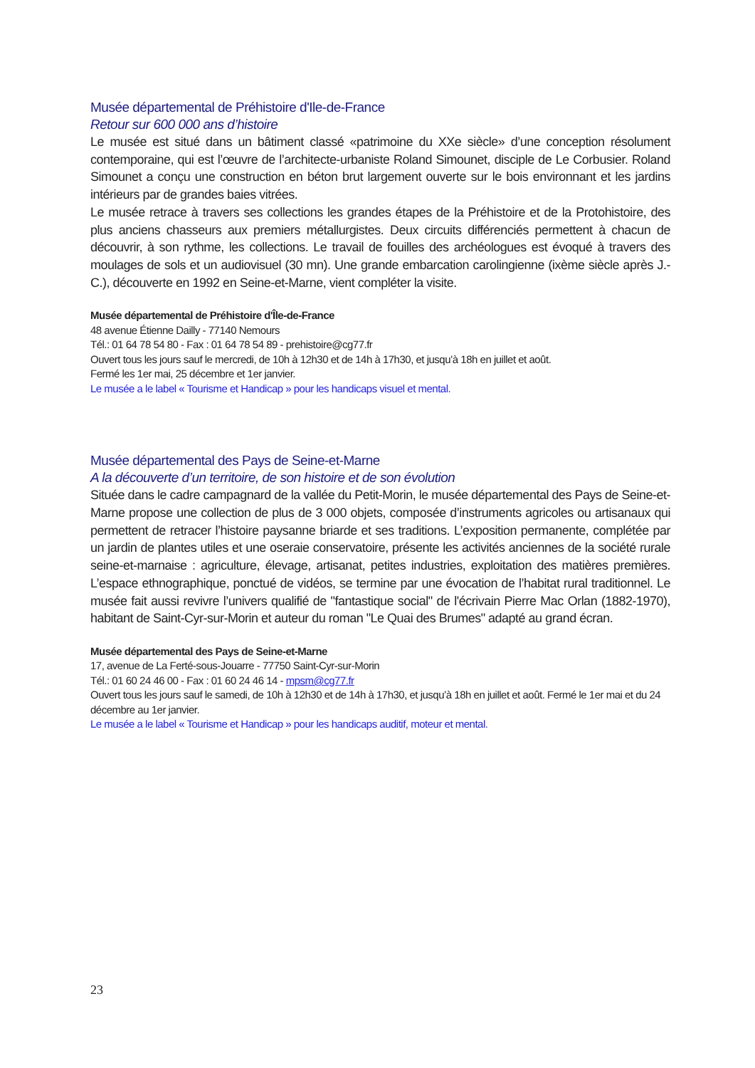Musée départemental de Préhistoire d'Ile-de-France
Retour sur 600 000 ans d’histoire
Le musée est situé dans un bâtiment classé «patrimoine du XXe siècle» d’une conception résolument contemporaine, qui est l’œuvre de l’architecte-urbaniste Roland Simounet, disciple de Le Corbusier. Roland Simounet a conçu une construction en béton brut largement ouverte sur le bois environnant et les jardins intérieurs par de grandes baies vitrées.
Le musée retrace à travers ses collections les grandes étapes de la Préhistoire et de la Protohistoire, des plus anciens chasseurs aux premiers métallurgistes. Deux circuits différenciés permettent à chacun de découvrir, à son rythme, les collections. Le travail de fouilles des archéologues est évoqué à travers des moulages de sols et un audiovisuel (30 mn). Une grande embarcation carolingienne (ixème siècle après J.-C.), découverte en 1992 en Seine-et-Marne, vient compléter la visite.
Musée départemental de Préhistoire d'Île-de-France
48 avenue Étienne Dailly - 77140 Nemours
Tél.: 01 64 78 54 80 - Fax : 01 64 78 54 89 - prehistoire@cg77.fr
Ouvert tous les jours sauf le mercredi, de 10h à 12h30 et de 14h à 17h30, et jusqu’à 18h en juillet et août.
Fermé les 1er mai, 25 décembre et 1er janvier.
Le musée a le label « Tourisme et Handicap » pour les handicaps visuel et mental.
Musée départemental des Pays de Seine-et-Marne
A la découverte d’un territoire, de son histoire et de son évolution
Située dans le cadre campagnard de la vallée du Petit-Morin, le musée départemental des Pays de Seine-et-Marne propose une collection de plus de 3 000 objets, composée d’instruments agricoles ou artisanaux qui permettent de retracer l’histoire paysanne briarde et ses traditions. L’exposition permanente, complétée par un jardin de plantes utiles et une oseraie conservatoire, présente les activités anciennes de la société rurale seine-et-marnaise : agriculture, élevage, artisanat, petites industries, exploitation des matières premières. L’espace ethnographique, ponctué de vidéos, se termine par une évocation de l’habitat rural traditionnel. Le musée fait aussi revivre l’univers qualifié de "fantastique social" de l'écrivain Pierre Mac Orlan (1882-1970), habitant de Saint-Cyr-sur-Morin et auteur du roman "Le Quai des Brumes" adapté au grand écran.
Musée départemental des Pays de Seine-et-Marne
17, avenue de La Ferté-sous-Jouarre - 77750 Saint-Cyr-sur-Morin
Tél.: 01 60 24 46 00 - Fax : 01 60 24 46 14 - mpsm@cg77.fr
Ouvert tous les jours sauf le samedi, de 10h à 12h30 et de 14h à 17h30, et jusqu’à 18h en juillet et août. Fermé le 1er mai et du 24 décembre au 1er janvier.
Le musée a le label « Tourisme et Handicap » pour les handicaps auditif, moteur et mental.
23